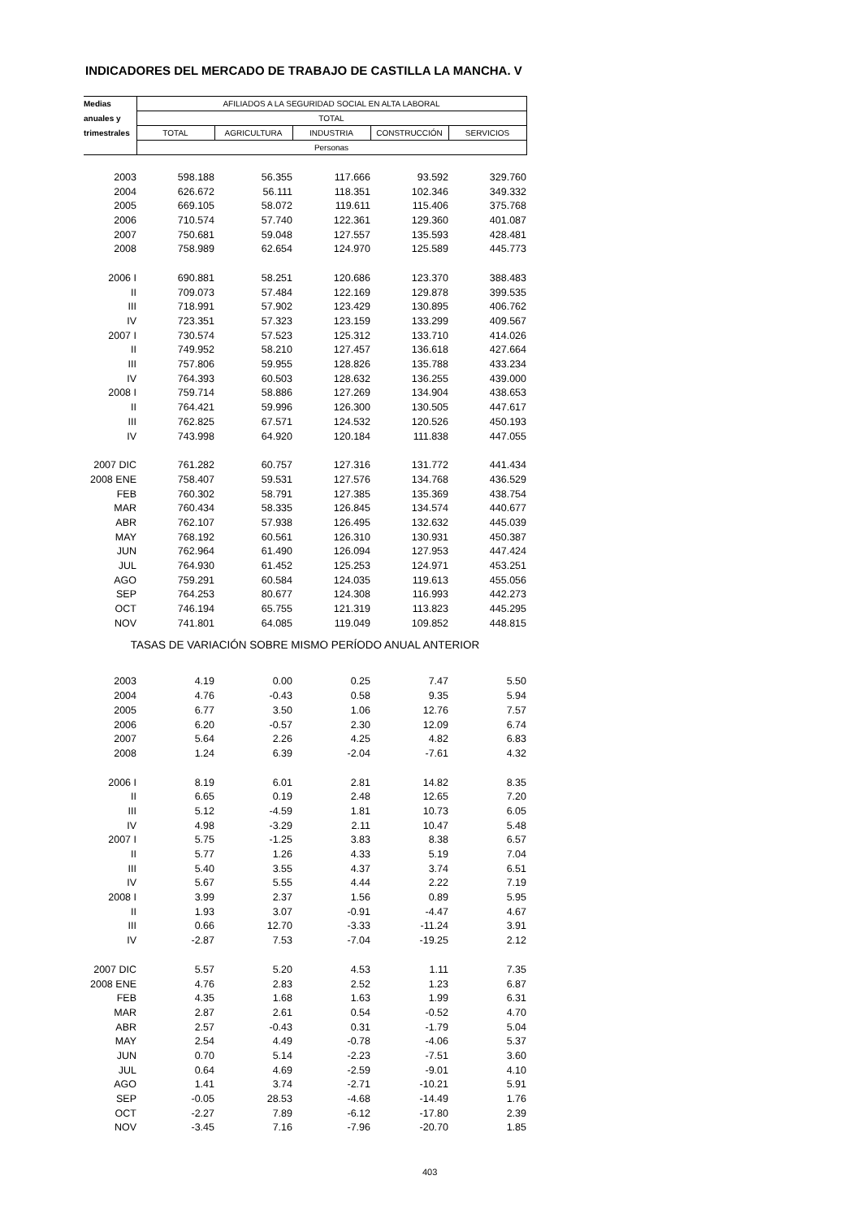INDICADORES DEL MERCADO DE TRABAJO DE CASTILLA LA MANCHA. V
| Medias | AFILIADOS A LA SEGURIDAD SOCIAL EN ALTA LABORAL | | | | |
| --- | --- | --- | --- | --- | --- |
| anuales y | TOTAL | | | | |
| trimestrales | TOTAL | AGRICULTURA | INDUSTRIA | CONSTRUCCIÓN | SERVICIOS |
| | Personas | | | | |
| 2003 | 598.188 | 56.355 | 117.666 | 93.592 | 329.760 |
| 2004 | 626.672 | 56.111 | 118.351 | 102.346 | 349.332 |
| 2005 | 669.105 | 58.072 | 119.611 | 115.406 | 375.768 |
| 2006 | 710.574 | 57.740 | 122.361 | 129.360 | 401.087 |
| 2007 | 750.681 | 59.048 | 127.557 | 135.593 | 428.481 |
| 2008 | 758.989 | 62.654 | 124.970 | 125.589 | 445.773 |
| 2006 I | 690.881 | 58.251 | 120.686 | 123.370 | 388.483 |
| II | 709.073 | 57.484 | 122.169 | 129.878 | 399.535 |
| III | 718.991 | 57.902 | 123.429 | 130.895 | 406.762 |
| IV | 723.351 | 57.323 | 123.159 | 133.299 | 409.567 |
| 2007 I | 730.574 | 57.523 | 125.312 | 133.710 | 414.026 |
| II | 749.952 | 58.210 | 127.457 | 136.618 | 427.664 |
| III | 757.806 | 59.955 | 128.826 | 135.788 | 433.234 |
| IV | 764.393 | 60.503 | 128.632 | 136.255 | 439.000 |
| 2008 I | 759.714 | 58.886 | 127.269 | 134.904 | 438.653 |
| II | 764.421 | 59.996 | 126.300 | 130.505 | 447.617 |
| III | 762.825 | 67.571 | 124.532 | 120.526 | 450.193 |
| IV | 743.998 | 64.920 | 120.184 | 111.838 | 447.055 |
| 2007 DIC | 761.282 | 60.757 | 127.316 | 131.772 | 441.434 |
| 2008 ENE | 758.407 | 59.531 | 127.576 | 134.768 | 436.529 |
| FEB | 760.302 | 58.791 | 127.385 | 135.369 | 438.754 |
| MAR | 760.434 | 58.335 | 126.845 | 134.574 | 440.677 |
| ABR | 762.107 | 57.938 | 126.495 | 132.632 | 445.039 |
| MAY | 768.192 | 60.561 | 126.310 | 130.931 | 450.387 |
| JUN | 762.964 | 61.490 | 126.094 | 127.953 | 447.424 |
| JUL | 764.930 | 61.452 | 125.253 | 124.971 | 453.251 |
| AGO | 759.291 | 60.584 | 124.035 | 119.613 | 455.056 |
| SEP | 764.253 | 80.677 | 124.308 | 116.993 | 442.273 |
| OCT | 746.194 | 65.755 | 121.319 | 113.823 | 445.295 |
| NOV | 741.801 | 64.085 | 119.049 | 109.852 | 448.815 |
| TASAS DE VARIACIÓN SOBRE MISMO PERÍODO ANUAL ANTERIOR | | | | | |
| 2003 | 4.19 | 0.00 | 0.25 | 7.47 | 5.50 |
| 2004 | 4.76 | -0.43 | 0.58 | 9.35 | 5.94 |
| 2005 | 6.77 | 3.50 | 1.06 | 12.76 | 7.57 |
| 2006 | 6.20 | -0.57 | 2.30 | 12.09 | 6.74 |
| 2007 | 5.64 | 2.26 | 4.25 | 4.82 | 6.83 |
| 2008 | 1.24 | 6.39 | -2.04 | -7.61 | 4.32 |
| 2006 I | 8.19 | 6.01 | 2.81 | 14.82 | 8.35 |
| II | 6.65 | 0.19 | 2.48 | 12.65 | 7.20 |
| III | 5.12 | -4.59 | 1.81 | 10.73 | 6.05 |
| IV | 4.98 | -3.29 | 2.11 | 10.47 | 5.48 |
| 2007 I | 5.75 | -1.25 | 3.83 | 8.38 | 6.57 |
| II | 5.77 | 1.26 | 4.33 | 5.19 | 7.04 |
| III | 5.40 | 3.55 | 4.37 | 3.74 | 6.51 |
| IV | 5.67 | 5.55 | 4.44 | 2.22 | 7.19 |
| 2008 I | 3.99 | 2.37 | 1.56 | 0.89 | 5.95 |
| II | 1.93 | 3.07 | -0.91 | -4.47 | 4.67 |
| III | 0.66 | 12.70 | -3.33 | -11.24 | 3.91 |
| IV | -2.87 | 7.53 | -7.04 | -19.25 | 2.12 |
| 2007 DIC | 5.57 | 5.20 | 4.53 | 1.11 | 7.35 |
| 2008 ENE | 4.76 | 2.83 | 2.52 | 1.23 | 6.87 |
| FEB | 4.35 | 1.68 | 1.63 | 1.99 | 6.31 |
| MAR | 2.87 | 2.61 | 0.54 | -0.52 | 4.70 |
| ABR | 2.57 | -0.43 | 0.31 | -1.79 | 5.04 |
| MAY | 2.54 | 4.49 | -0.78 | -4.06 | 5.37 |
| JUN | 0.70 | 5.14 | -2.23 | -7.51 | 3.60 |
| JUL | 0.64 | 4.69 | -2.59 | -9.01 | 4.10 |
| AGO | 1.41 | 3.74 | -2.71 | -10.21 | 5.91 |
| SEP | -0.05 | 28.53 | -4.68 | -14.49 | 1.76 |
| OCT | -2.27 | 7.89 | -6.12 | -17.80 | 2.39 |
| NOV | -3.45 | 7.16 | -7.96 | -20.70 | 1.85 |
403